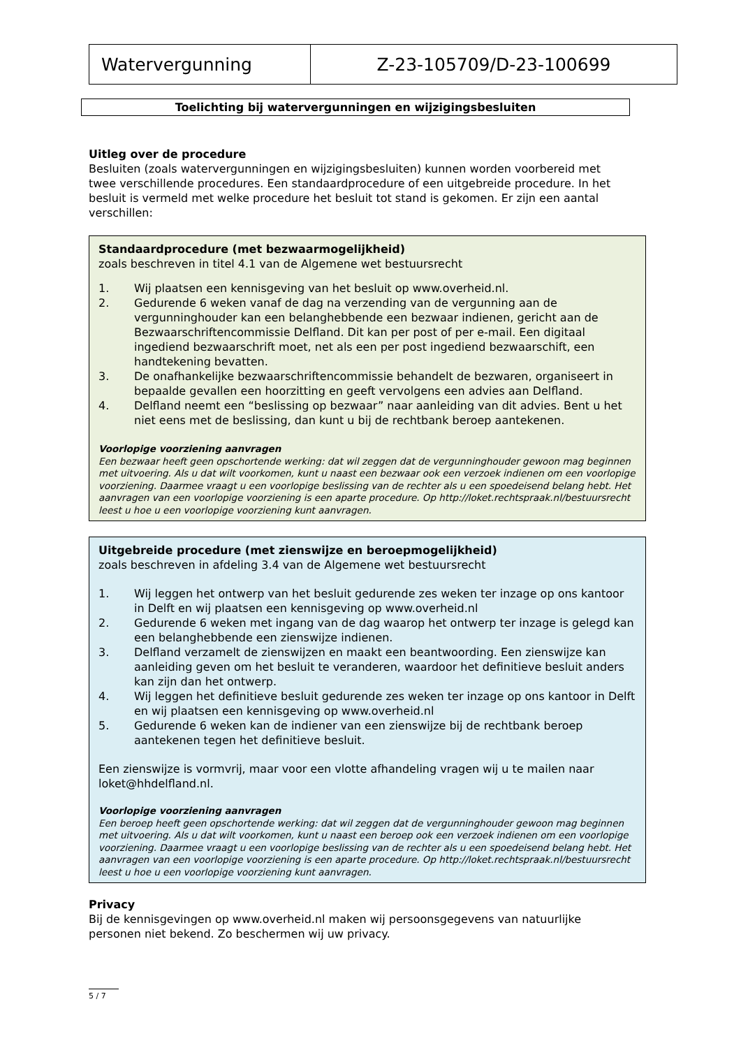| Watervergunning | Z-23-105709/D-23-100699 |
Toelichting bij watervergunningen en wijzigingsbesluiten
Uitleg over de procedure
Besluiten (zoals watervergunningen en wijzigingsbesluiten) kunnen worden voorbereid met twee verschillende procedures. Een standaardprocedure of een uitgebreide procedure. In het besluit is vermeld met welke procedure het besluit tot stand is gekomen. Er zijn een aantal verschillen:
Standaardprocedure (met bezwaarmogelijkheid)
zoals beschreven in titel 4.1 van de Algemene wet bestuursrecht
1. Wij plaatsen een kennisgeving van het besluit op www.overheid.nl.
2. Gedurende 6 weken vanaf de dag na verzending van de vergunning aan de vergunninghouder kan een belanghebbende een bezwaar indienen, gericht aan de Bezwaarschriftencommissie Delfland. Dit kan per post of per e-mail. Een digitaal ingediend bezwaarschrift moet, net als een per post ingediend bezwaarschift, een handtekening bevatten.
3. De onafhankelijke bezwaarschriftencommissie behandelt de bezwaren, organiseert in bepaalde gevallen een hoorzitting en geeft vervolgens een advies aan Delfland.
4. Delfland neemt een “beslissing op bezwaar” naar aanleiding van dit advies. Bent u het niet eens met de beslissing, dan kunt u bij de rechtbank beroep aantekenen.
Voorlopige voorziening aanvragen
Een bezwaar heeft geen opschortende werking: dat wil zeggen dat de vergunninghouder gewoon mag beginnen met uitvoering. Als u dat wilt voorkomen, kunt u naast een bezwaar ook een verzoek indienen om een voorlopige voorziening. Daarmee vraagt u een voorlopige beslissing van de rechter als u een spoedeisend belang hebt. Het aanvragen van een voorlopige voorziening is een aparte procedure. Op http://loket.rechtspraak.nl/bestuursrecht leest u hoe u een voorlopige voorziening kunt aanvragen.
Uitgebreide procedure (met zienswijze en beroepmogelijkheid)
zoals beschreven in afdeling 3.4 van de Algemene wet bestuursrecht
1. Wij leggen het ontwerp van het besluit gedurende zes weken ter inzage op ons kantoor in Delft en wij plaatsen een kennisgeving op www.overheid.nl
2. Gedurende 6 weken met ingang van de dag waarop het ontwerp ter inzage is gelegd kan een belanghebbende een zienswijze indienen.
3. Delfland verzamelt de zienswijzen en maakt een beantwoording. Een zienswijze kan aanleiding geven om het besluit te veranderen, waardoor het definitieve besluit anders kan zijn dan het ontwerp.
4. Wij leggen het definitieve besluit gedurende zes weken ter inzage op ons kantoor in Delft en wij plaatsen een kennisgeving op www.overheid.nl
5. Gedurende 6 weken kan de indiener van een zienswijze bij de rechtbank beroep aantekenen tegen het definitieve besluit.
Een zienswijze is vormvrij, maar voor een vlotte afhandeling vragen wij u te mailen naar loket@hhdelfland.nl.
Voorlopige voorziening aanvragen
Een beroep heeft geen opschortende werking: dat wil zeggen dat de vergunninghouder gewoon mag beginnen met uitvoering. Als u dat wilt voorkomen, kunt u naast een beroep ook een verzoek indienen om een voorlopige voorziening. Daarmee vraagt u een voorlopige beslissing van de rechter als u een spoedeisend belang hebt. Het aanvragen van een voorlopige voorziening is een aparte procedure. Op http://loket.rechtspraak.nl/bestuursrecht leest u hoe u een voorlopige voorziening kunt aanvragen.
Privacy
Bij de kennisgevingen op www.overheid.nl maken wij persoonsgegevens van natuurlijke personen niet bekend. Zo beschermen wij uw privacy.
5 / 7